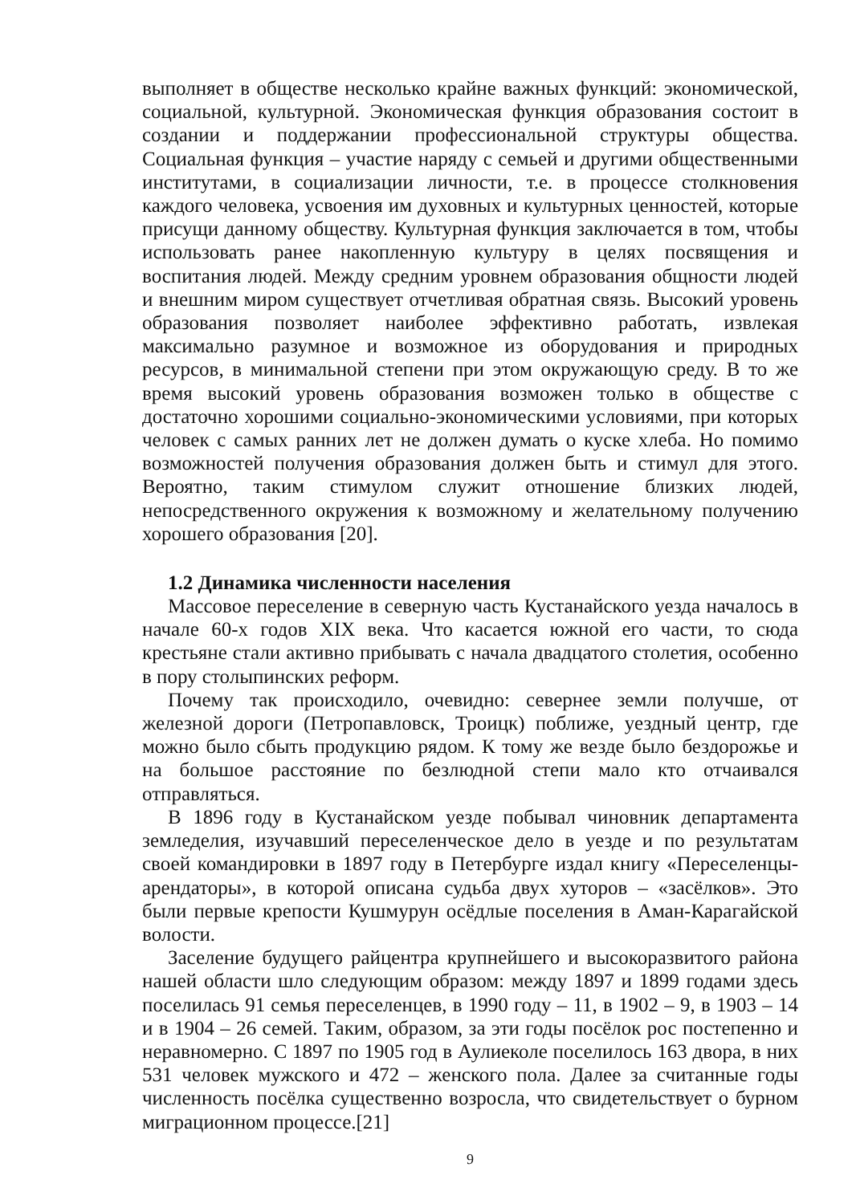выполняет в обществе несколько крайне важных функций: экономической, социальной, культурной. Экономическая функция образования состоит в создании и поддержании профессиональной структуры общества. Социальная функция – участие наряду с семьей и другими общественными институтами, в социализации личности, т.е. в процессе столкновения каждого человека, усвоения им духовных и культурных ценностей, которые присущи данному обществу. Культурная функция заключается в том, чтобы использовать ранее накопленную культуру в целях посвящения и воспитания людей. Между средним уровнем образования общности людей и внешним миром существует отчетливая обратная связь. Высокий уровень образования позволяет наиболее эффективно работать, извлекая максимально разумное и возможное из оборудования и природных ресурсов, в минимальной степени при этом окружающую среду. В то же время высокий уровень образования возможен только в обществе с достаточно хорошими социально-экономическими условиями, при которых человек с самых ранних лет не должен думать о куске хлеба. Но помимо возможностей получения образования должен быть и стимул для этого. Вероятно, таким стимулом служит отношение близких людей, непосредственного окружения к возможному и желательному получению хорошего образования [20].
1.2 Динамика численности населения
Массовое переселение в северную часть Кустанайского уезда началось в начале 60-х годов XIX века. Что касается южной его части, то сюда крестьяне стали активно прибывать с начала двадцатого столетия, особенно в пору столыпинских реформ.
Почему так происходило, очевидно: севернее земли получше, от железной дороги (Петропавловск, Троицк) поближе, уездный центр, где можно было сбыть продукцию рядом. К тому же везде было бездорожье и на большое расстояние по безлюдной степи мало кто отчаивался отправляться.
В 1896 году в Кустанайском уезде побывал чиновник департамента земледелия, изучавший переселенческое дело в уезде и по результатам своей командировки в 1897 году в Петербурге издал книгу «Переселенцы-арендаторы», в которой описана судьба двух хуторов – «засёлков». Это были первые крепости Кушмурун осёдлые поселения в Аман-Карагайской волости.
Заселение будущего райцентра крупнейшего и высокоразвитого района нашей области шло следующим образом: между 1897 и 1899 годами здесь поселилась 91 семья переселенцев, в 1990 году – 11, в 1902 – 9, в 1903 – 14 и в 1904 – 26 семей. Таким, образом, за эти годы посёлок рос постепенно и неравномерно. С 1897 по 1905 год в Аулиеколе поселилось 163 двора, в них 531 человек мужского и 472 – женского пола. Далее за считанные годы численность посёлка существенно возросла, что свидетельствует о бурном миграционном процессе.[21]
9